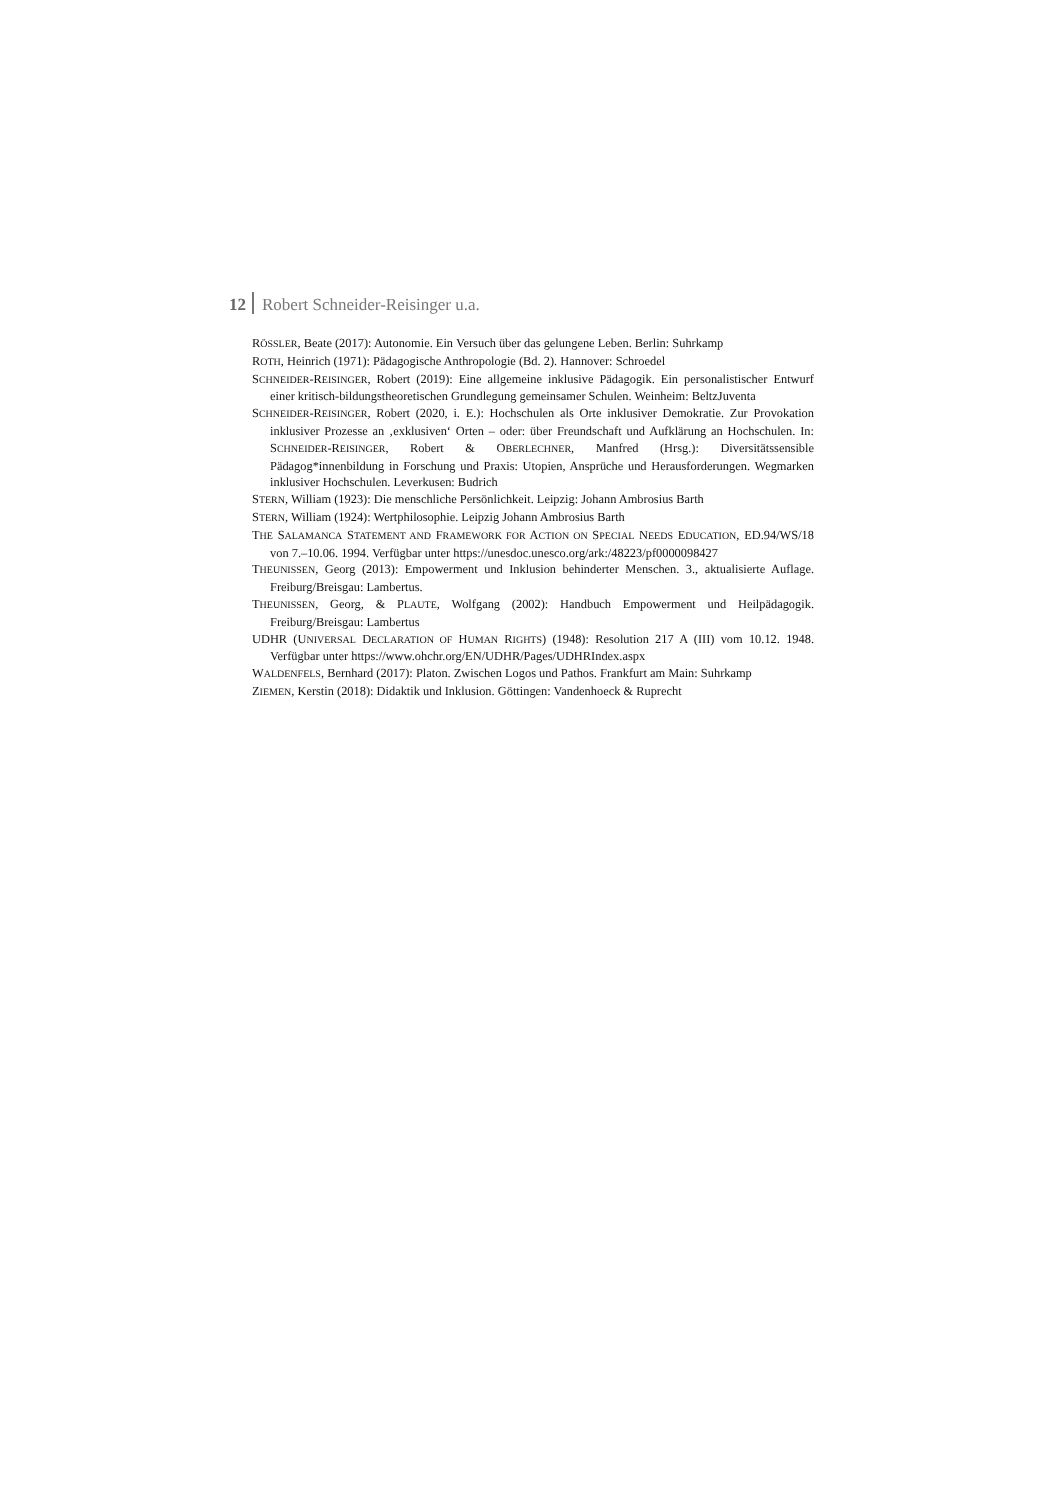12 Robert Schneider-Reisinger u.a.
RÖSSLER, Beate (2017): Autonomie. Ein Versuch über das gelungene Leben. Berlin: Suhrkamp
ROTH, Heinrich (1971): Pädagogische Anthropologie (Bd. 2). Hannover: Schroedel
SCHNEIDER-REISINGER, Robert (2019): Eine allgemeine inklusive Pädagogik. Ein personalistischer Entwurf einer kritisch-bildungstheoretischen Grundlegung gemeinsamer Schulen. Weinheim: BeltzJuventa
SCHNEIDER-REISINGER, Robert (2020, i. E.): Hochschulen als Orte inklusiver Demokratie. Zur Provokation inklusiver Prozesse an ‚exklusiven‘ Orten – oder: über Freundschaft und Aufklärung an Hochschulen. In: SCHNEIDER-REISINGER, Robert & OBERLECHNER, Manfred (Hrsg.): Diversitätssensible Pädagog*innenbildung in Forschung und Praxis: Utopien, Ansprüche und Herausforderungen. Wegmarken inklusiver Hochschulen. Leverkusen: Budrich
STERN, William (1923): Die menschliche Persönlichkeit. Leipzig: Johann Ambrosius Barth
STERN, William (1924): Wertphilosophie. Leipzig Johann Ambrosius Barth
THE SALAMANCA STATEMENT AND FRAMEWORK FOR ACTION ON SPECIAL NEEDS EDUCATION, ED.94/WS/18 von 7.–10.06. 1994. Verfügbar unter https://unesdoc.unesco.org/ark:/48223/pf0000098427
THEUNISSEN, Georg (2013): Empowerment und Inklusion behinderter Menschen. 3., aktualisierte Auflage. Freiburg/Breisgau: Lambertus.
THEUNISSEN, Georg, & PLAUTE, Wolfgang (2002): Handbuch Empowerment und Heilpädagogik. Freiburg/Breisgau: Lambertus
UDHR (UNIVERSAL DECLARATION OF HUMAN RIGHTS) (1948): Resolution 217 A (III) vom 10.12. 1948. Verfügbar unter https://www.ohchr.org/EN/UDHR/Pages/UDHRIndex.aspx
WALDENFELS, Bernhard (2017): Platon. Zwischen Logos und Pathos. Frankfurt am Main: Suhrkamp
ZIEMEN, Kerstin (2018): Didaktik und Inklusion. Göttingen: Vandenhoeck & Ruprecht